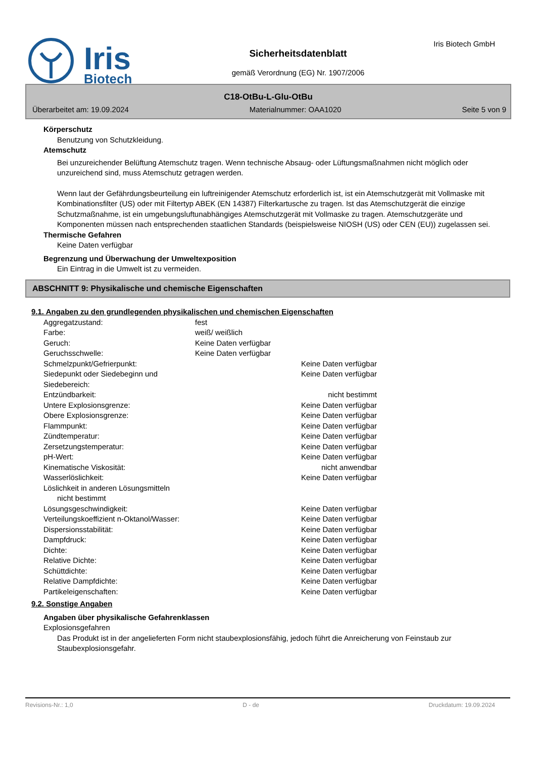Iris
Biotech
Sicherheitsdatenblatt
gemäß Verordnung (EG) Nr. 1907/2006
Iris Biotech GmbH
C18-OtBu-L-Glu-OtBu
Überarbeitet am: 19.09.2024 Materialnummer: OAA1020 Seite 5 von 9
Körperschutz
Benutzung von Schutzkleidung.
Atemschutz
Bei unzureichender Belüftung Atemschutz tragen. Wenn technische Absaug- oder Lüftungsmaßnahmen nicht möglich oder unzureichend sind, muss Atemschutz getragen werden.
Wenn laut der Gefährdungsbeurteilung ein luftreinigender Atemschutz erforderlich ist, ist ein Atemschutzgerät mit Vollmaske mit Kombinationsfilter (US) oder mit Filtertyp ABEK (EN 14387) Filterkartusche zu tragen. Ist das Atemschutzgerät die einzige Schutzmaßnahme, ist ein umgebungsluftunabhängiges Atemschutzgerät mit Vollmaske zu tragen. Atemschutzgeräte und Komponenten müssen nach entsprechenden staatlichen Standards (beispielsweise NIOSH (US) oder CEN (EU)) zugelassen sei.
Thermische Gefahren
Keine Daten verfügbar
Begrenzung und Überwachung der Umweltexposition
Ein Eintrag in die Umwelt ist zu vermeiden.
ABSCHNITT 9: Physikalische und chemische Eigenschaften
9.1. Angaben zu den grundlegenden physikalischen und chemischen Eigenschaften
| Aggregatzustand: | fest | |
| Farbe: | weiß/ weißlich | |
| Geruch: | Keine Daten verfügbar | |
| Geruchsschwelle: | Keine Daten verfügbar | |
| Schmelzpunkt/Gefrierpunkt: | | Keine Daten verfügbar |
| Siedepunkt oder Siedebeginn und Siedebereich: | | Keine Daten verfügbar |
| Entzündbarkeit: | | nicht bestimmt |
| Untere Explosionsgrenze: | | Keine Daten verfügbar |
| Obere Explosionsgrenze: | | Keine Daten verfügbar |
| Flammpunkt: | | Keine Daten verfügbar |
| Zündtemperatur: | | Keine Daten verfügbar |
| Zersetzungstemperatur: | | Keine Daten verfügbar |
| pH-Wert: | | Keine Daten verfügbar |
| Kinematische Viskosität: | | nicht anwendbar |
| Wasserlöslichkeit: | | Keine Daten verfügbar |
| Löslichkeit in anderen Lösungsmitteln | | |
| nicht bestimmt | | |
| Lösungsgeschwindigkeit: | | Keine Daten verfügbar |
| Verteilungskoeffizient n-Oktanol/Wasser: | | Keine Daten verfügbar |
| Dispersionsstabilität: | | Keine Daten verfügbar |
| Dampfdruck: | | Keine Daten verfügbar |
| Dichte: | | Keine Daten verfügbar |
| Relative Dichte: | | Keine Daten verfügbar |
| Schüttdichte: | | Keine Daten verfügbar |
| Relative Dampfdichte: | | Keine Daten verfügbar |
| Partikeleigenschaften: | | Keine Daten verfügbar |
9.2. Sonstige Angaben
Angaben über physikalische Gefahrenklassen
Explosionsgefahren
Das Produkt ist in der angelieferten Form nicht staubexplosionsfähig, jedoch führt die Anreicherung von Feinstaub zur Staubexplosionsgefahr.
Revisions-Nr.: 1,0 D - de Druckdatum: 19.09.2024